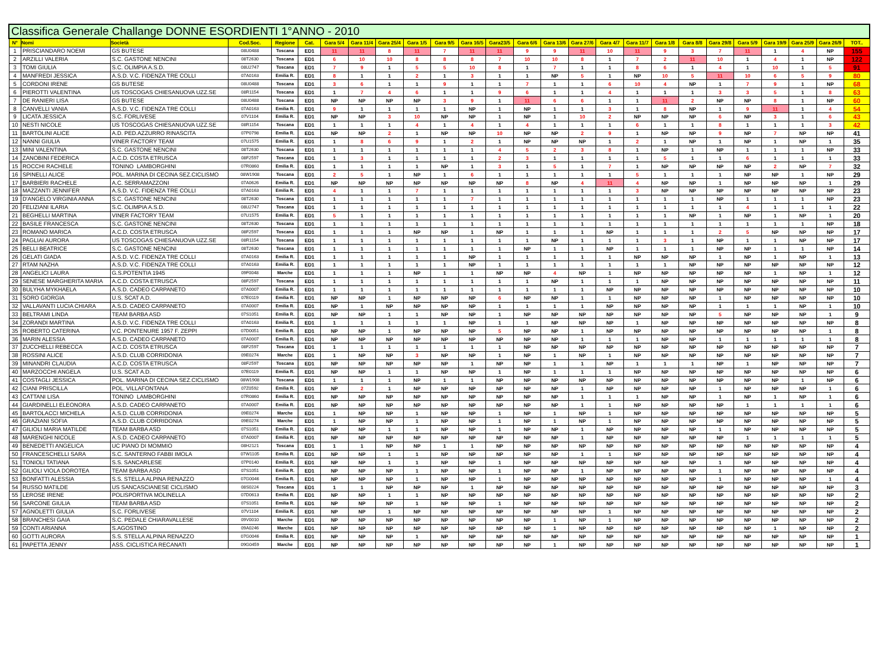| Classifica Generale Challange DONNE ESORDIENTI 1°ANNO - 2010 | | | | | | | | | | | | | | | | | | | | | | | | | |
| N° | Nomi | Società | Cod.Soc. | Regione | Cat. | Gara 5/4 | Gara 11/4 | Gara 25/4 | Gara 1/5 | Gara 9/5 | Gara 16/5 | Gara23/5 | Gara 6/6 | Gara 13/6 | Gara 27/6 | Gara 4/7 | Gara 11/7 | Gara 1/8 | Gara 8/8 | Gara 29/8 | Gara 5/9 | Gara 19/9 | Gara 25/9 | Gara 26/9 | TOT.. |
| 1 | PRISCIANDARO NOEMI | GS BUTESE | 08U0488 | Toscana | ED1 | 11 | 11 | 8 | 11 | 7 | 11 | 11 | 9 | 9 | 11 | 10 | 11 | 9 | 3 | 7 | 11 | 1 | 4 | NP | 155 |
| 2 | ARZILLI VALERIA | S.C. GASTONE NENCINI | 08T2630 | Toscana | ED1 | 6 | 10 | 10 | 8 | 8 | 8 | 7 | 10 | 10 | 8 | 1 | 7 | 2 | 11 | 10 | 1 | 4 | 1 | NP | 122 |
| 3 | TOMI GIULIA | S.C. OLIMPIA A.S.D. | 08U2747 | Toscana | ED1 | 7 | 9 | 1 | 5 | 5 | 10 | 8 | 1 | 7 | 1 | 1 | 8 | 6 | 1 | 4 | 1 | 10 | 1 | 5 | 91 |
| 4 | MANFREDI JESSICA | A.S.D. V.C. FIDENZA TRE COLLI | 07A0163 | Emilia R. | ED1 | 8 | 1 | 1 | 2 | 1 | 3 | 1 | 1 | NP | 5 | 1 | NP | 10 | 5 | 11 | 10 | 6 | 5 | 9 | 80 |
| 5 | CORDONI IRENE | GS BUTESE | 08U0488 | Toscana | ED1 | 3 | 6 | 1 | 1 | 9 | 1 | 1 | 7 | 1 | 1 | 6 | 10 | 4 | NP | 1 | 7 | 9 | 1 | NP | 68 |
| 6 | PIEROTTI VALENTINA | US TOSCOGAS CHIESANUOVA UZZ.SE | 08R1154 | Toscana | ED1 | 1 | 7 | 4 | 6 | 1 | 1 | 9 | 6 | 1 | 1 | 4 | 1 | 1 | 1 | 3 | 3 | 5 | 1 | 8 | 63 |
| 7 | DE RANIERI LISA | GS BUTESE | 08U0488 | Toscana | ED1 | NP | NP | NP | NP | 3 | 9 | 1 | 11 | 6 | 6 | 1 | 1 | 11 | 2 | NP | NP | 8 | 1 | NP | 60 |
| 8 | CANVELLI VANIA | A.S.D. V.C. FIDENZA TRE COLLI | 07A0163 | Emilia R. | ED1 | 9 | 1 | 1 | 1 | 1 | NP | 1 | NP | 1 | 1 | 3 | 1 | 8 | NP | 1 | 9 | 11 | 1 | 4 | 54 |
| 9 | LICATA JESSICA | S.C. FORLIVESE | 07V1104 | Emilia R. | ED1 | NP | NP | 3 | 10 | NP | NP | 1 | NP | 1 | 10 | 2 | NP | NP | NP | 6 | NP | 3 | 1 | 6 | 43 |
| 10 | NESTI NICOLE | US TOSCOGAS CHIESANUOVA UZZ.SE | 08R1154 | Toscana | ED1 | 1 | 1 | 1 | 4 | 1 | 4 | 1 | 4 | 1 | 1 | 1 | 6 | 1 | 1 | 8 | 1 | 1 | 1 | 3 | 42 |
| 11 | BARTOLINI ALICE | A.D. PED.AZZURRO RINASCITA | 07P0798 | Emilia R. | ED1 | NP | NP | 2 | 1 | NP | NP | 10 | NP | NP | 2 | 9 | 1 | NP | NP | 9 | NP | 7 | NP | NP | 41 |
| 12 | NANNI GIULIA | VINER FACTORY TEAM | 07U1575 | Emilia R. | ED1 | 1 | 8 | 6 | 9 | 1 | 2 | 1 | NP | NP | NP | 1 | 2 | 1 | NP | 1 | NP | 1 | NP | 1 | 35 |
| 13 | MINI VALENTINA | S.C. GASTONE NENCINI | 08T2630 | Toscana | ED1 | 1 | 1 | 1 | 1 | 1 | 1 | 4 | 5 | 2 | 3 | 8 | 1 | NP | 1 | NP | 1 | 1 | 1 | NP | 33 |
| 14 | ZANOBINI FEDERICA | A.C.D. COSTA ETRUSCA | 08F2597 | Toscana | ED1 | 1 | 3 | 1 | 1 | 1 | 1 | 2 | 3 | 1 | 1 | 1 | 1 | 5 | 1 | 1 | 6 | 1 | 1 | 1 | 33 |
| 15 | ROCCHI RACHELE | TONINO LAMBORGHINI | 07R0860 | Emilia R. | ED1 | 1 | 1 | 1 | 1 | NP | 1 | 3 | 1 | 5 | 1 | 7 | 1 | NP | NP | NP | NP | 2 | NP | 7 | 32 |
| 16 | SPINELLI ALICE | POL. MARINA DI CECINA SEZ.CICLISMO | 08W1908 | Toscana | ED1 | 2 | 5 | 1 | NP | 1 | 6 | 1 | 1 | 1 | 1 | 1 | 5 | 1 | 1 | 1 | NP | NP | 1 | NP | 29 |
| 17 | BARBIERI RACHELE | A.C. SERRAMAZZONI | 07A0626 | Emilia R. | ED1 | NP | NP | NP | NP | NP | NP | NP | 8 | NP | 4 | 11 | 4 | NP | NP | 1 | NP | NP | NP | 1 | 29 |
| 18 | MAZZANTI JENNIFER | A.S.D. V.C. FIDENZA TRE COLLI | 07A0163 | Emilia R. | ED1 | 4 | 1 | 1 | 7 | 1 | 1 | 1 | 1 | 1 | 1 | 1 | 3 | NP | NP | NP | NP | NP | NP | NP | 23 |
| 19 | D'ANGELO VIRGINIA ANNA | S.C. GASTONE NENCINI | 08T2630 | Toscana | ED1 | 1 | 1 | 1 | 1 | 1 | 7 | 1 | 1 | 1 | 1 | 1 | 1 | 1 | 1 | NP | 1 | 1 | 1 | NP | 23 |
| 20 | FELIZIANI ILARIA | S.C. OLIMPIA A.S.D. | 08U2747 | Toscana | ED1 | 1 | 1 | 1 | 1 | 1 | 1 | 1 | 1 | 1 | 1 | 1 | 1 | 1 | 1 | 1 | 4 | 1 | 1 | 1 | 22 |
| 21 | BEGHELLI MARTINA | VINER FACTORY TEAM | 07U1575 | Emilia R. | ED1 | 5 | 1 | 1 | 1 | 1 | 1 | 1 | 1 | 1 | 1 | 1 | 1 | 1 | NP | 1 | NP | 1 | NP | 1 | 20 |
| 22 | BASILE FRANCESCA | S.C. GASTONE NENCINI | 08T2630 | Toscana | ED1 | 1 | 1 | 1 | 1 | 1 | 1 | 1 | 1 | 1 | 1 | 1 | 1 | 1 | 1 | 1 | 1 | 1 | 1 | NP | 18 |
| 23 | ROMANO MARICA | A.C.D. COSTA ETRUSCA | 08F2597 | Toscana | ED1 | 1 | 1 | 1 | NP | NP | 1 | NP | 1 | 1 | 1 | NP | 1 | 1 | 1 | 2 | 5 | NP | NP | NP | 17 |
| 24 | PAGLIAI AURORA | US TOSCOGAS CHIESANUOVA UZZ.SE | 08R1154 | Toscana | ED1 | 1 | 1 | 1 | 1 | 1 | 1 | 1 | 1 | NP | 1 | 1 | 1 | 3 | 1 | NP | 1 | 1 | NP | NP | 17 |
| 25 | BELLI BEATRICE | S.C. GASTONE NENCINI | 08T2630 | Toscana | ED1 | 1 | 1 | 1 | 1 | 1 | 1 | 1 | NP | 1 | 1 | NP | 1 | 1 | 1 | NP | NP | 1 | 1 | NP | 14 |
| 26 | GELATI GIADA | A.S.D. V.C. FIDENZA TRE COLLI | 07A0163 | Emilia R. | ED1 | 1 | 1 | 1 | 1 | 1 | NP | 1 | 1 | 1 | 1 | 1 | NP | NP | NP | 1 | NP | 1 | NP | 1 | 13 |
| 27 | RTAM NAZHA | A.S.D. V.C. FIDENZA TRE COLLI | 07A0163 | Emilia R. | ED1 | 1 | 1 | 1 | 1 | 1 | NP | 1 | 1 | 1 | 1 | 1 | 1 | 1 | NP | NP | NP | NP | NP | NP | 12 |
| 28 | ANGELICI LAURA | G.S.POTENTIA 1945 | 09F0048 | Marche | ED1 | 1 | 1 | 1 | NP | 1 | 1 | NP | NP | 4 | NP | 1 | NP | NP | NP | NP | NP | 1 | NP | 1 | 12 |
| 29 | SENESE MARGHERITA MARIA | A.C.D. COSTA ETRUSCA | 08F2597 | Toscana | ED1 | 1 | 1 | 1 | 1 | 1 | 1 | 1 | 1 | NP | 1 | 1 | 1 | NP | NP | NP | NP | NP | NP | NP | 11 |
| 30 | BULYHA MYKHAELA | A.S.D. CADEO CARPANETO | 07A0007 | Emilia R. | ED1 | 1 | 1 | 1 | 1 | 1 | 1 | 1 | 1 | 1 | 1 | NP | NP | NP | NP | NP | NP | NP | NP | NP | 10 |
| 31 | SORO GIORGIA | U.S. SCAT A.D. | 07E0119 | Emilia R. | ED1 | NP | NP | 1 | NP | NP | NP | 6 | NP | NP | 1 | 1 | NP | NP | NP | 1 | NP | NP | NP | NP | 10 |
| 32 | VALLAVANTI LUCIA CHIARA | A.S.D. CADEO CARPANETO | 07A0007 | Emilia R. | ED1 | NP | 1 | NP | NP | NP | NP | 1 | 1 | 1 | 1 | NP | NP | NP | NP | 1 | 1 | 1 | NP | 1 | 10 |
| 33 | BELTRAMI LINDA | TEAM BARBA ASD | 07S1051 | Emilia R. | ED1 | NP | NP | 1 | 1 | NP | NP | 1 | NP | NP | NP | NP | NP | NP | NP | 5 | NP | NP | NP | 1 | 9 |
| 34 | ZORANDI MARTINA | A.S.D. V.C. FIDENZA TRE COLLI | 07A0163 | Emilia R. | ED1 | 1 | 1 | 1 | 1 | 1 | NP | 1 | 1 | NP | NP | NP | 1 | NP | NP | NP | NP | NP | NP | NP | 8 |
| 35 | ROBERTO CATERINA | V.C. PONTENURE 1957 F. ZEPPI | 07D0051 | Emilia R. | ED1 | NP | NP | 1 | NP | NP | NP | 5 | NP | NP | 1 | NP | NP | NP | NP | NP | NP | NP | NP | 1 | 8 |
| 36 | MARIN ALESSIA | A.S.D. CADEO CARPANETO | 07A0007 | Emilia R. | ED1 | NP | NP | NP | NP | NP | NP | NP | NP | NP | 1 | 1 | 1 | NP | NP | 1 | 1 | 1 | 1 | 1 | 8 |
| 37 | ZUCCHELLI REBECCA | A.C.D. COSTA ETRUSCA | 08F2597 | Toscana | ED1 | 1 | 1 | 1 | 1 | 1 | 1 | 1 | NP | NP | NP | NP | NP | NP | NP | NP | NP | NP | NP | NP | 7 |
| 38 | ROSSINI ALICE | A.S.D. CLUB CORRIDONIA | 09E0274 | Marche | ED1 | 1 | NP | NP | 3 | NP | NP | 1 | NP | 1 | NP | 1 | NP | NP | NP | NP | NP | NP | NP | NP | 7 |
| 39 | MINANDRI CLAUDIA | A.C.D. COSTA ETRUSCA | 08F2597 | Toscana | ED1 | NP | NP | NP | NP | NP | 1 | NP | NP | 1 | 1 | NP | 1 | 1 | 1 | NP | 1 | NP | NP | NP | 7 |
| 40 | MARZOCCHI ANGELA | U.S. SCAT A.D. | 07E0119 | Emilia R. | ED1 | NP | NP | 1 | 1 | NP | NP | 1 | NP | 1 | 1 | 1 | NP | NP | NP | NP | NP | NP | NP | NP | 6 |
| 41 | COSTAGLI JESSICA | POL. MARINA DI CECINA SEZ.CICLISMO | 08W1908 | Toscana | ED1 | 1 | 1 | 1 | NP | 1 | 1 | NP | NP | NP | NP | NP | NP | NP | NP | NP | NP | NP | 1 | NP | 6 |
| 42 | CIANI PRISCILLA | POL. VILLAFONTANA | 07Z0592 | Emilia R. | ED1 | NP | 2 | 1 | NP | NP | NP | NP | NP | NP | 1 | NP | NP | NP | NP | 1 | NP | NP | NP | 1 | 6 |
| 43 | CATTANI LISA | TONINO LAMBORGHINI | 07R0860 | Emilia R. | ED1 | NP | NP | NP | NP | NP | NP | NP | NP | NP | 1 | 1 | 1 | NP | NP | 1 | NP | 1 | NP | 1 | 6 |
| 44 | GIARDINELLI ELEONORA | A.S.D. CADEO CARPANETO | 07A0007 | Emilia R. | ED1 | NP | NP | NP | NP | NP | NP | NP | NP | NP | 1 | 1 | NP | NP | NP | NP | 1 | 1 | 1 | 1 | 6 |
| 45 | BARTOLACCI MICHELA | A.S.D. CLUB CORRIDONIA | 09E0274 | Marche | ED1 | 1 | NP | NP | 1 | NP | NP | 1 | NP | 1 | NP | 1 | NP | NP | NP | NP | NP | NP | NP | NP | 5 |
| 46 | GRAZIANI SOFIA | A.S.D. CLUB CORRIDONIA | 09E0274 | Marche | ED1 | 1 | NP | NP | 1 | NP | NP | 1 | NP | 1 | NP | 1 | NP | NP | NP | NP | NP | NP | NP | NP | 5 |
| 47 | GILIOLI MARIA MATILDE | TEAM BARBA ASD | 07S1051 | Emilia R. | ED1 | NP | NP | 1 | 1 | NP | NP | 1 | NP | NP | 1 | NP | NP | NP | NP | 1 | NP | NP | NP | NP | 5 |
| 48 | MARENGHI NICOLE | A.S.D. CADEO CARPANETO | 07A0007 | Emilia R. | ED1 | NP | NP | NP | NP | NP | NP | NP | NP | NP | 1 | NP | NP | NP | NP | NP | 1 | 1 | 1 | 1 | 5 |
| 49 | BENEDETTI ANGELICA | UC PIANO DI MOMMIO | 08H2121 | Toscana | ED1 | 1 | 1 | NP | NP | 1 | 1 | NP | NP | NP | NP | NP | NP | NP | NP | NP | NP | NP | NP | NP | 4 |
| 50 | FRANCESCHELLI SARA | S.C. SANTERNO FABBI IMOLA | 07W1105 | Emilia R. | ED1 | NP | NP | 1 | 1 | NP | NP | NP | NP | NP | 1 | 1 | NP | NP | NP | NP | NP | NP | NP | NP | 4 |
| 51 | TONIOLI TATIANA | S.S. SANCARLESE | 07P0140 | Emilia R. | ED1 | NP | NP | 1 | 1 | NP | NP | 1 | NP | NP | NP | NP | NP | NP | NP | 1 | NP | NP | NP | NP | 4 |
| 52 | GILIOLI VIOLA DOROTEA | TEAM BARBA ASD | 07S1051 | Emilia R. | ED1 | NP | NP | NP | 1 | NP | NP | 1 | NP | NP | 1 | NP | NP | NP | NP | 1 | NP | NP | NP | NP | 4 |
| 53 | BONFATTI ALESSIA | S.S. STELLA ALPINA RENAZZO | 07G0046 | Emilia R. | ED1 | NP | NP | NP | 1 | NP | NP | 1 | NP | NP | NP | NP | NP | NP | NP | 1 | NP | NP | NP | 1 | 4 |
| 54 | RUSSO MATILDE | US SANCASCIANESE CICLISMO | 08S0224 | Toscana | ED1 | 1 | 1 | NP | NP | NP | 1 | NP | NP | NP | NP | NP | NP | NP | NP | NP | NP | NP | NP | NP | 3 |
| 55 | LEROSE IRENE | POLISPORTIVA MOLINELLA | 07D0613 | Emilia R. | ED1 | NP | NP | 1 | 1 | NP | NP | NP | NP | NP | NP | NP | NP | NP | NP | NP | NP | NP | NP | NP | 2 |
| 56 | SARCONE GIULIA | TEAM BARBA ASD | 07S1051 | Emilia R. | ED1 | NP | NP | NP | 1 | NP | NP | 1 | NP | NP | NP | NP | NP | NP | NP | NP | NP | NP | NP | NP | 2 |
| 57 | AGNOLETTI GIULIA | S.C. FORLIVESE | 07V1104 | Emilia R. | ED1 | NP | NP | 1 | NP | NP | NP | NP | NP | NP | NP | 1 | NP | NP | NP | NP | NP | NP | NP | NP | 2 |
| 58 | BRANCHESI GAIA | S.C. PEDALE CHIARAVALLESE | 09V0010 | Marche | ED1 | NP | NP | NP | NP | NP | NP | NP | NP | 1 | NP | 1 | NP | NP | NP | NP | NP | NP | NP | NP | 2 |
| 59 | CONTI ARIANNA | S.AGOSTINO | 09A0246 | Marche | ED1 | NP | NP | NP | NP | NP | NP | NP | NP | 1 | NP | NP | NP | NP | NP | NP | NP | 1 | NP | NP | 2 |
| 60 | GOTTI AURORA | S.S. STELLA ALPINA RENAZZO | 07G0046 | Emilia R. | ED1 | NP | NP | NP | 1 | NP | NP | NP | NP | NP | NP | NP | NP | NP | NP | NP | NP | NP | NP | NP | 1 |
| 61 | PAPETTA JENNY | ASS. CICLISTICA RECANATI | 09G0459 | Marche | ED1 | NP | NP | NP | NP | NP | NP | NP | NP | 1 | NP | NP | NP | NP | NP | NP | NP | NP | NP | NP | 1 |